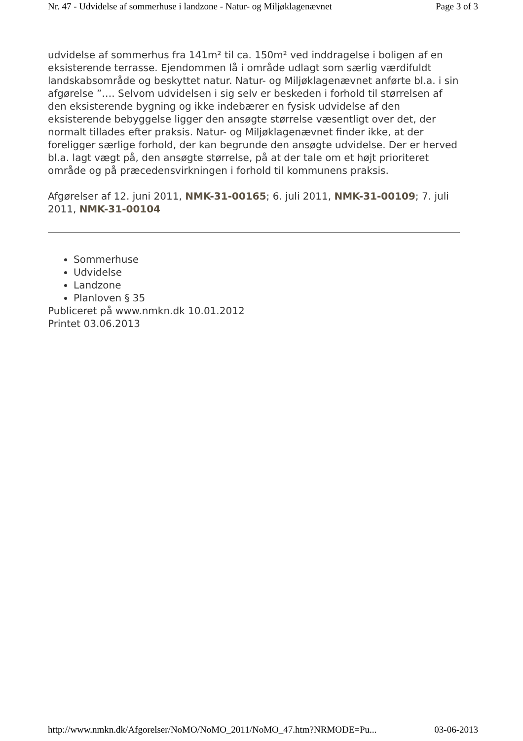Nr. 47 - Udvidelse af sommerhuse i landzone - Natur- og Miljøklagenævnet Page 3 of 3
udvidelse af sommerhus fra 141m² til ca. 150m² ved inddragelse i boligen af en eksisterende terrasse. Ejendommen lå i område udlagt som særlig værdifuldt landskabsområde og beskyttet natur. Natur- og Miljøklagenævnet anførte bl.a. i sin afgørelse ”…. Selvom udvidelsen i sig selv er beskeden i forhold til størrelsen af den eksisterende bygning og ikke indebærer en fysisk udvidelse af den eksisterende bebyggelse ligger den ansøgte størrelse væsentligt over det, der normalt tillades efter praksis. Natur- og Miljøklagenævnet finder ikke, at der foreligger særlige forhold, der kan begrunde den ansøgte udvidelse. Der er herved bl.a. lagt vægt på, den ansøgte størrelse, på at der tale om et højt prioriteret område og på præcedensvirkningen i forhold til kommunens praksis.
Afgørelser af 12. juni 2011, NMK-31-00165; 6. juli 2011, NMK-31-00109; 7. juli 2011, NMK-31-00104
Sommerhuse
Udvidelse
Landzone
Planloven § 35
Publiceret på www.nmkn.dk 10.01.2012
Printet 03.06.2013
http://www.nmkn.dk/Afgorelser/NoMO/NoMO_2011/NoMO_47.htm?NRMODE=Pu... 03-06-2013